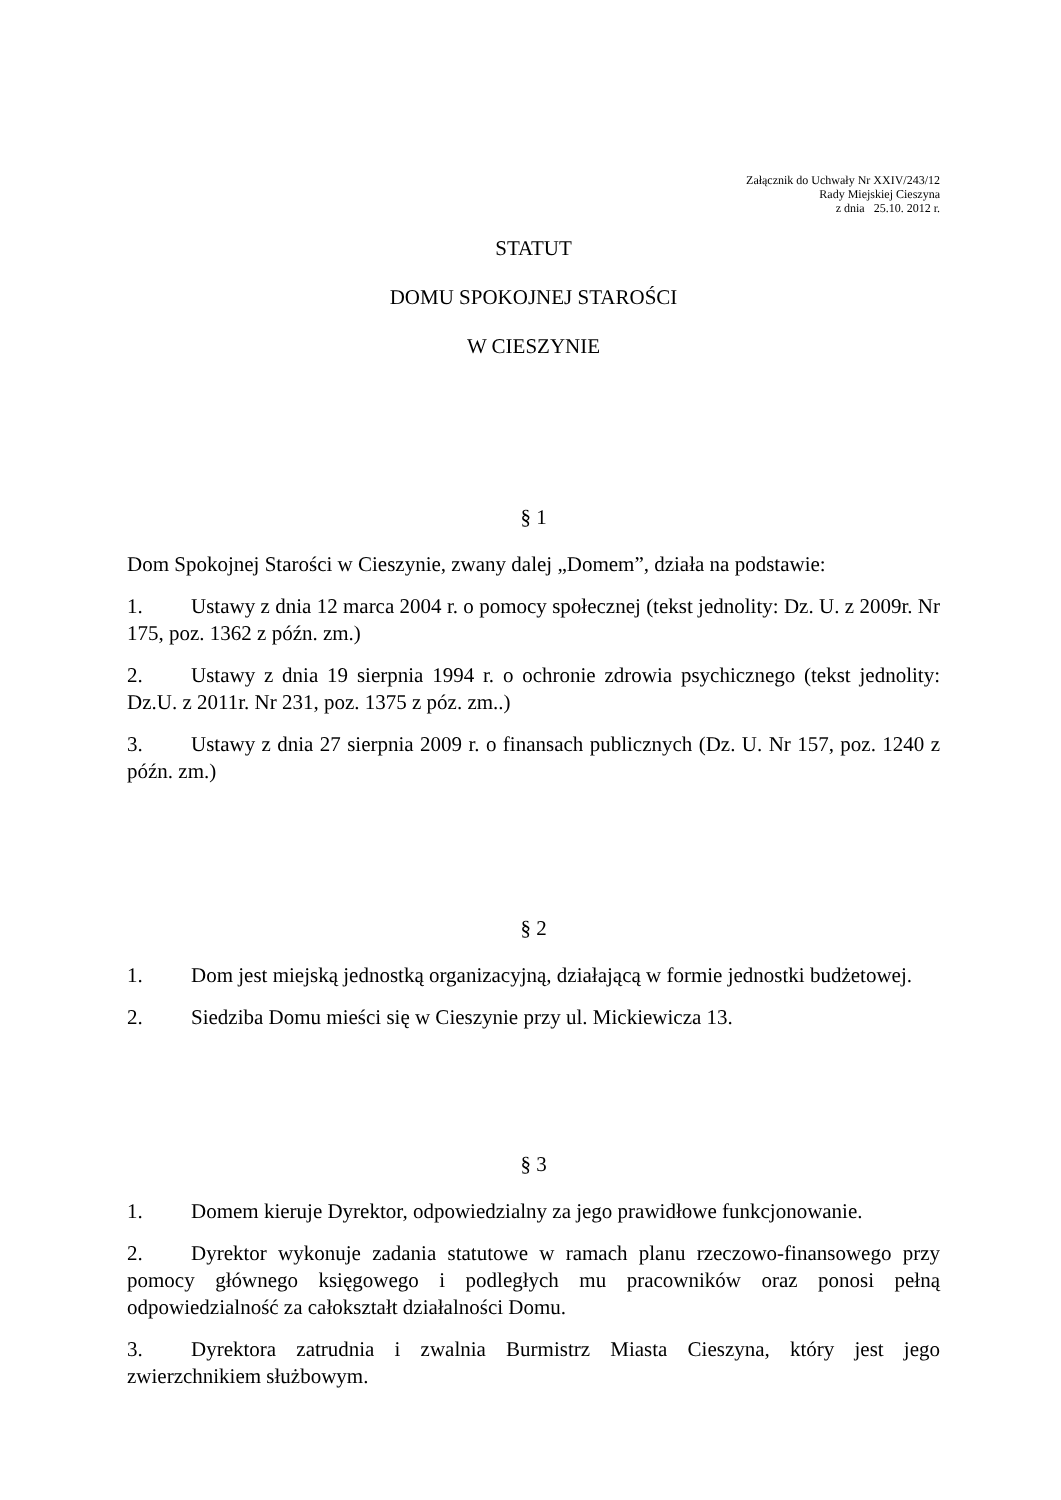Załącznik do Uchwały Nr XXIV/243/12
Rady Miejskiej Cieszyna
z dnia 25.10. 2012 r.
STATUT
DOMU SPOKOJNEJ STAROŚCI
W CIESZYNIE
§ 1
Dom Spokojnej Starości w Cieszynie, zwany dalej „Domem”, działa na podstawie:
1. Ustawy z dnia 12 marca 2004 r. o pomocy społecznej (tekst jednolity: Dz. U. z 2009r. Nr 175, poz. 1362 z późn. zm.)
2. Ustawy z dnia 19 sierpnia 1994 r. o ochronie zdrowia psychicznego (tekst jednolity: Dz.U. z 2011r. Nr 231, poz. 1375 z póz. zm..)
3. Ustawy z dnia 27 sierpnia 2009 r. o finansach publicznych (Dz. U. Nr 157, poz. 1240 z późn. zm.)
§ 2
1. Dom jest miejską jednostką organizacyjną, działającą w formie jednostki budżetowej.
2. Siedziba Domu mieści się w Cieszynie przy ul. Mickiewicza 13.
§ 3
1. Domem kieruje Dyrektor, odpowiedzialny za jego prawidłowe funkcjonowanie.
2. Dyrektor wykonuje zadania statutowe w ramach planu rzeczowo-finansowego przy pomocy głównego księgowego i podległych mu pracowników oraz ponosi pełną odpowiedzialność za całokształt działalności Domu.
3. Dyrektora zatrudnia i zwalnia Burmistrz Miasta Cieszyna, który jest jego zwierzchnikiem służbowym.